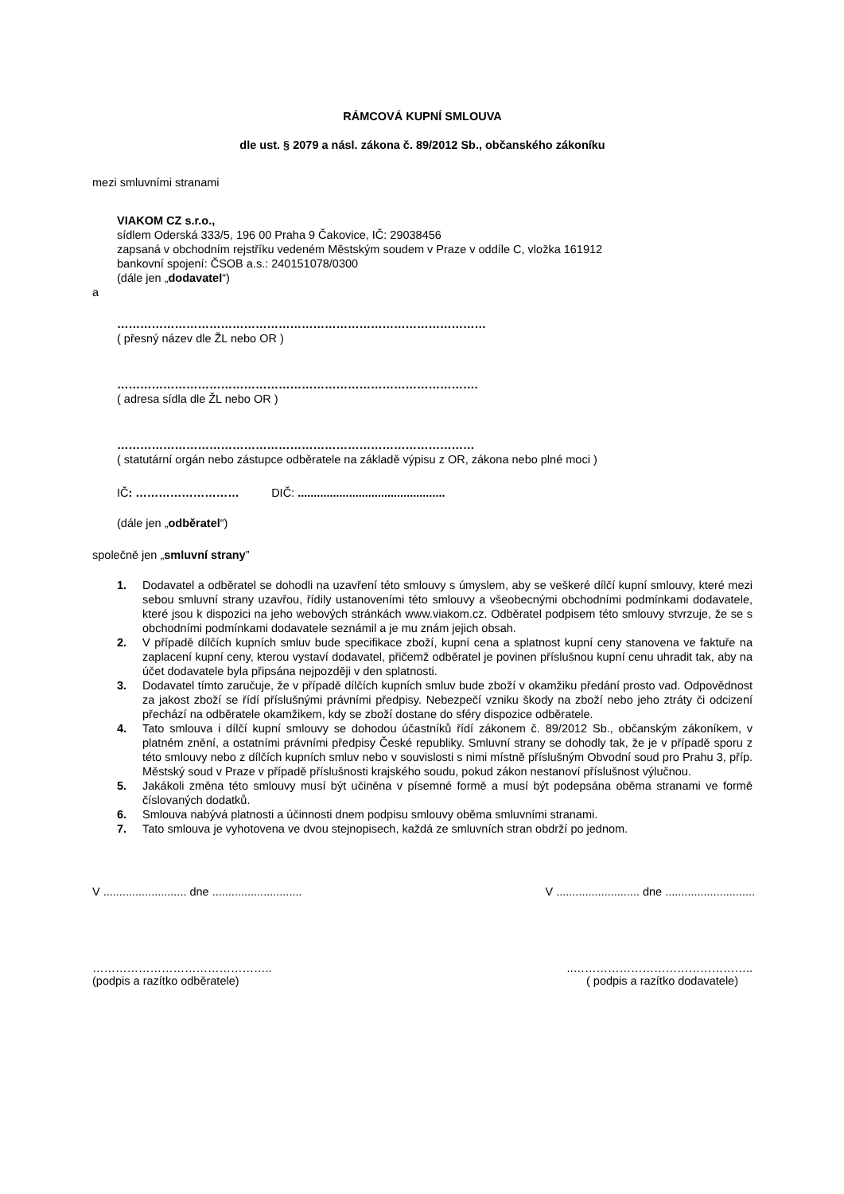RÁMCOVÁ KUPNÍ SMLOUVA
dle ust. § 2079 a násl. zákona č. 89/2012 Sb., občanského zákoníku
mezi smluvními stranami
VIAKOM CZ s.r.o.,
sídlem Oderská 333/5, 196 00 Praha 9 Čakovice, IČ: 29038456
zapsaná v obchodním rejstříku vedeném Městským soudem v Praze v oddíle C, vložka 161912
bankovní spojení: ČSOB a.s.: 240151078/0300
(dále jen „dodavatel“)
a
……………………………………………………………………………………
( přesný název dle ŽL nebo OR )
………………………………………………………………………………….
( adresa sídla dle ŽL nebo OR )
…………………………………………………………………………………
( statutární orgán nebo zástupce odběratele na základě výpisu z OR, zákona nebo plné moci )
IČ: ……………………… DIČ: ..............................................
(dále jen „odběratel“)
společně jen „smluvní strany”
1. Dodavatel a odběratel se dohodli na uzavření této smlouvy s úmyslem, aby se veškeré dílčí kupní smlouvy, které mezi sebou smluvní strany uzavřou, řídily ustanoveními této smlouvy a všeobecnými obchodními podmínkami dodavatele, které jsou k dispozici na jeho webových stránkách www.viakom.cz. Odběratel podpisem této smlouvy stvrzuje, že se s obchodními podmínkami dodavatele seznámil a je mu znám jejich obsah.
2. V případě dílčích kupních smluv bude specifikace zboží, kupní cena a splatnost kupní ceny stanovena ve faktuře na zaplacení kupní ceny, kterou vystaví dodavatel, přičemž odběratel je povinen příslušnou kupní cenu uhradit tak, aby na účet dodavatele byla připsána nejpozději v den splatnosti.
3. Dodavatel tímto zaručuje, že v případě dílčích kupních smluv bude zboží v okamžiku předání prosto vad. Odpovědnost za jakost zboží se řídí příslušnými právními předpisy. Nebezpečí vzniku škody na zboží nebo jeho ztráty či odcizení přechází na odběratele okamžikem, kdy se zboží dostane do sféry dispozice odběratele.
4. Tato smlouva i dílčí kupní smlouvy se dohodou účastníků řídí zákonem č. 89/2012 Sb., občanským zákoníkem, v platném znění, a ostatními právními předpisy České republiky. Smluvní strany se dohodly tak, že je v případě sporu z této smlouvy nebo z dílčích kupních smluv nebo v souvislosti s nimi místně příslušným Obvodní soud pro Prahu 3, příp. Městský soud v Praze v případě příslušnosti krajského soudu, pokud zákon nestanoví příslušnost výlučnou.
5. Jakákoli změna této smlouvy musí být učiněna v písemné formě a musí být podepsána oběma stranami ve formě číslovaných dodatků.
6. Smlouva nabývá platnosti a účinnosti dnem podpisu smlouvy oběma smluvními stranami.
7. Tato smlouva je vyhotovena ve dvou stejnopisech, každá ze smluvních stran obdrží po jednom.
V .......................... dne ............................ V .......................... dne ............................
………………………………………....………………………………………..
(podpis a razítko odběratele) ( podpis a razítko dodavatele)